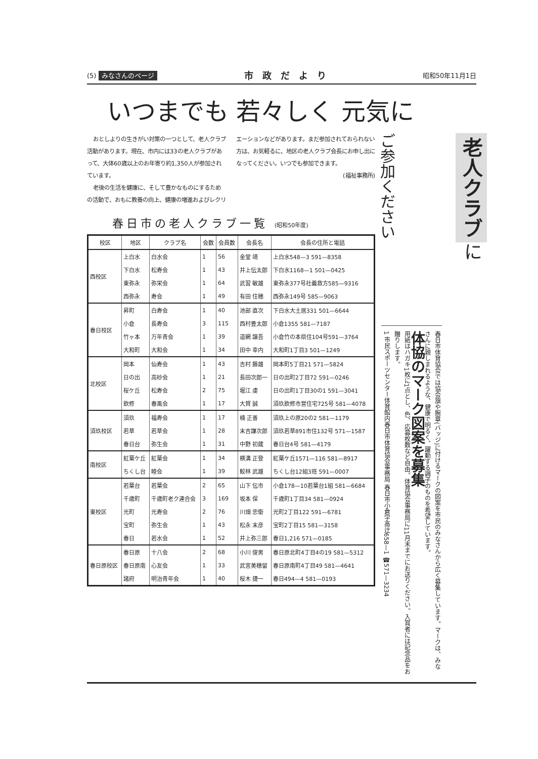(5) みなさんのページ 市政だより 昭和50年11月1日
いつまでも 若々しく 元気に
おとしよりの生きがい対策の一つとして、老人クラブ活動があります。現在、市内には33の老人クラブがあって、大体60歳以上のお年寄り約1,350人が参加されています。
老後の生活を健康に、そして豊かなものにするための活動で、おもに教養の向上、健康の増進およびレクリエーションなどがあります。まだ参加されておられない方は、お気軽るに、地区の老人クラブ会長にお申し出になってください。いつでも参加できます。
(福祉事務所)
春日市の老人クラブ一覧 (昭和50年度)
| 校区 | 地区 | クラブ名 | 会数 | 会員数 | 会長名 | 会長の住所と電話 |
| --- | --- | --- | --- | --- | --- | --- |
| 西校区 | 上白水 | 白水会 | 1 | 56 | 金堂 靖 | 上白水548—3 591—8358 |
| | 下白水 | 松寿会 | 1 | 43 | 井上伝太郎 | 下白水1168—1 501—0425 |
| | 東弥永 | 弥栄会 | 1 | 64 | 武習 敏雄 | 東弥永377号社義救方585—9316 |
| | 西弥永 | 寿会 | 1 | 49 | 有田 住穂 | 西弥永149号 585—9063 |
| 春日校区 | 昇町 | 白寿会 | 1 | 40 | 池部 直次 | 下白水大土居331 501—6644 |
| | 小倉 | 長寿会 | 3 | 115 | 西村豊太郎 | 小倉1355 581—7187 |
| | 竹ヶ本 | 万年青会 | 1 | 39 | 道網 譲吾 | 小倉竹の本県住104号591—3764 |
| | 大和町 | 大和会 | 1 | 34 | 田中 幸内 | 大和町1丁目3 501—1249 |
| 北校区 | 岡本 | 仙寿会 | 1 | 43 | 吉村 藤雄 | 岡本町5丁目21 571—5824 |
| | 日の出 | 高砂会 | 1 | 21 | 長田次郎一 | 日の出町2丁目72 591—0246 |
| | 桜ケ丘 | 松寿会 | 2 | 75 | 堀江 虔 | 日の出町1丁目30の1 591—3041 |
| | 欽修 | 春風会 | 1 | 17 | 大賀 誠 | 須玖欽修市営住宅725号 581—4078 |
| 須玖校区 | 須玖 | 福寿会 | 1 | 17 | 楠 正善 | 須玖上の原20の2 581—1179 |
| | 若草 | 若草会 | 1 | 28 | 末吉謙次郎 | 須玖若草891市住132号 571—1587 |
| | 春日台 | 弥生会 | 1 | 31 | 中野 初蔵 | 春日台4号 581—4179 |
| 南校区 | 紅葉ケ丘 | 紅葉会 | 1 | 34 | 横溝 正登 | 紅葉ケ丘1571—116 581—8917 |
| | ちくし台 | 睦会 | 1 | 39 | 鮫林 武雄 | ちくし台12組3班 591—0007 |
| 東校区 | 若葉台 | 若葉会 | 2 | 65 | 山下 伝市 | 小倉178—10若葉台1組 581—6684 |
| | 千歳町 | 千歳町老ク連合会 | 3 | 169 | 坂本 保 | 千歳町1丁目34 581—0924 |
| | 光町 | 光寿会 | 2 | 76 | 川畑 忠衛 | 光町2丁目122 591—6781 |
| | 宝町 | 弥生会 | 1 | 43 | 松永 末彦 | 宝町2丁目15 581—3158 |
| | 春日 | 若水会 | 1 | 52 | 井上弥三郎 | 春日1,216 571—0185 |
| 春日原校区 | 春日原 | 十八会 | 2 | 68 | 小川 俊男 | 春日原北町4丁目4の19 581—5312 |
| | 春日原南 | 心友会 | 1 | 33 | 武宮美穂留 | 春日原南町4丁目49 581—4641 |
| | 諸府 | 明治青年会 | 1 | 40 | 桜木 捷一 | 春日494—4 581—0193 |
ご参加ください
老人クラブ に
春日市体育協会では協会旗や腕章(バッジ)に付けるマークの図案を市民のみなさんから広く募集しています。マークは、みなさんに親しまれるような、健康で明るく、躍動する調子のものを希望しています。
体協のマーク図案を募集
用紙はハガキ1枚に1点とし、色、応募枚数など自由。体育協会事務局に11月末までにお送りください。入賞者には記念品をお贈りします。
1 市民スポーツセンター体育館内春日市体育協会事務局 春日市小倉字高辻658—1 ☎571—3234